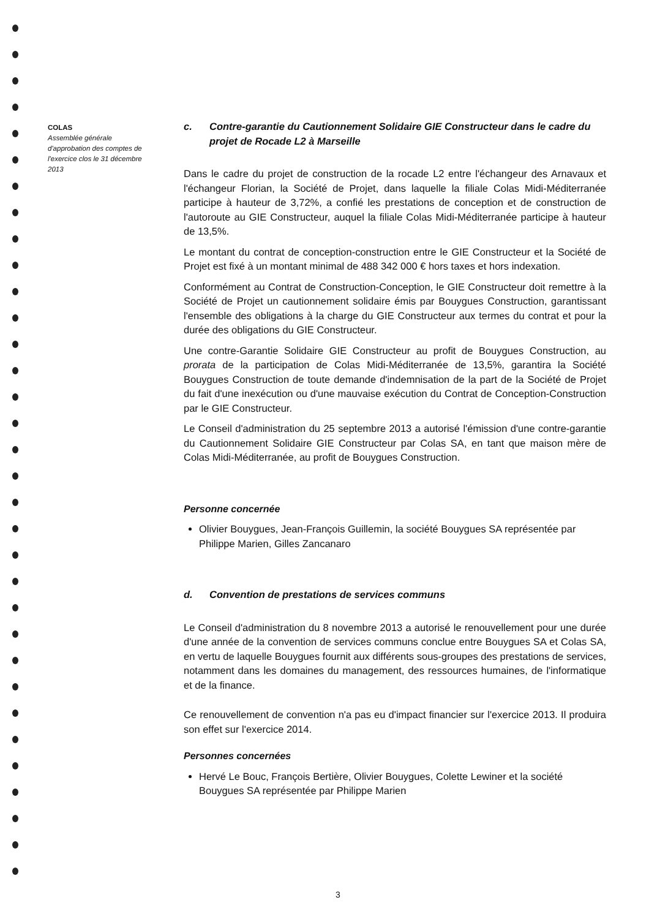COLAS
Assemblée générale d'approbation des comptes de l'exercice clos le 31 décembre 2013
c. Contre-garantie du Cautionnement Solidaire GIE Constructeur dans le cadre du projet de Rocade L2 à Marseille
Dans le cadre du projet de construction de la rocade L2 entre l'échangeur des Arnavaux et l'échangeur Florian, la Société de Projet, dans laquelle la filiale Colas Midi-Méditerranée participe à hauteur de 3,72%, a confié les prestations de conception et de construction de l'autoroute au GIE Constructeur, auquel la filiale Colas Midi-Méditerranée participe à hauteur de 13,5%.
Le montant du contrat de conception-construction entre le GIE Constructeur et la Société de Projet est fixé à un montant minimal de 488 342 000 € hors taxes et hors indexation.
Conformément au Contrat de Construction-Conception, le GIE Constructeur doit remettre à la Société de Projet un cautionnement solidaire émis par Bouygues Construction, garantissant l'ensemble des obligations à la charge du GIE Constructeur aux termes du contrat et pour la durée des obligations du GIE Constructeur.
Une contre-Garantie Solidaire GIE Constructeur au profit de Bouygues Construction, au prorata de la participation de Colas Midi-Méditerranée de 13,5%, garantira la Société Bouygues Construction de toute demande d'indemnisation de la part de la Société de Projet du fait d'une inexécution ou d'une mauvaise exécution du Contrat de Conception-Construction par le GIE Constructeur.
Le Conseil d'administration du 25 septembre 2013 a autorisé l'émission d'une contre-garantie du Cautionnement Solidaire GIE Constructeur par Colas SA, en tant que maison mère de Colas Midi-Méditerranée, au profit de Bouygues Construction.
Personne concernée
Olivier Bouygues, Jean-François Guillemin, la société Bouygues SA représentée par Philippe Marien, Gilles Zancanaro
d. Convention de prestations de services communs
Le Conseil d'administration du 8 novembre 2013 a autorisé le renouvellement pour une durée d'une année de la convention de services communs conclue entre Bouygues SA et Colas SA, en vertu de laquelle Bouygues fournit aux différents sous-groupes des prestations de services, notamment dans les domaines du management, des ressources humaines, de l'informatique et de la finance.
Ce renouvellement de convention n'a pas eu d'impact financier sur l'exercice 2013. Il produira son effet sur l'exercice 2014.
Personnes concernées
Hervé Le Bouc, François Bertière, Olivier Bouygues, Colette Lewiner et la société Bouygues SA représentée par Philippe Marien
3